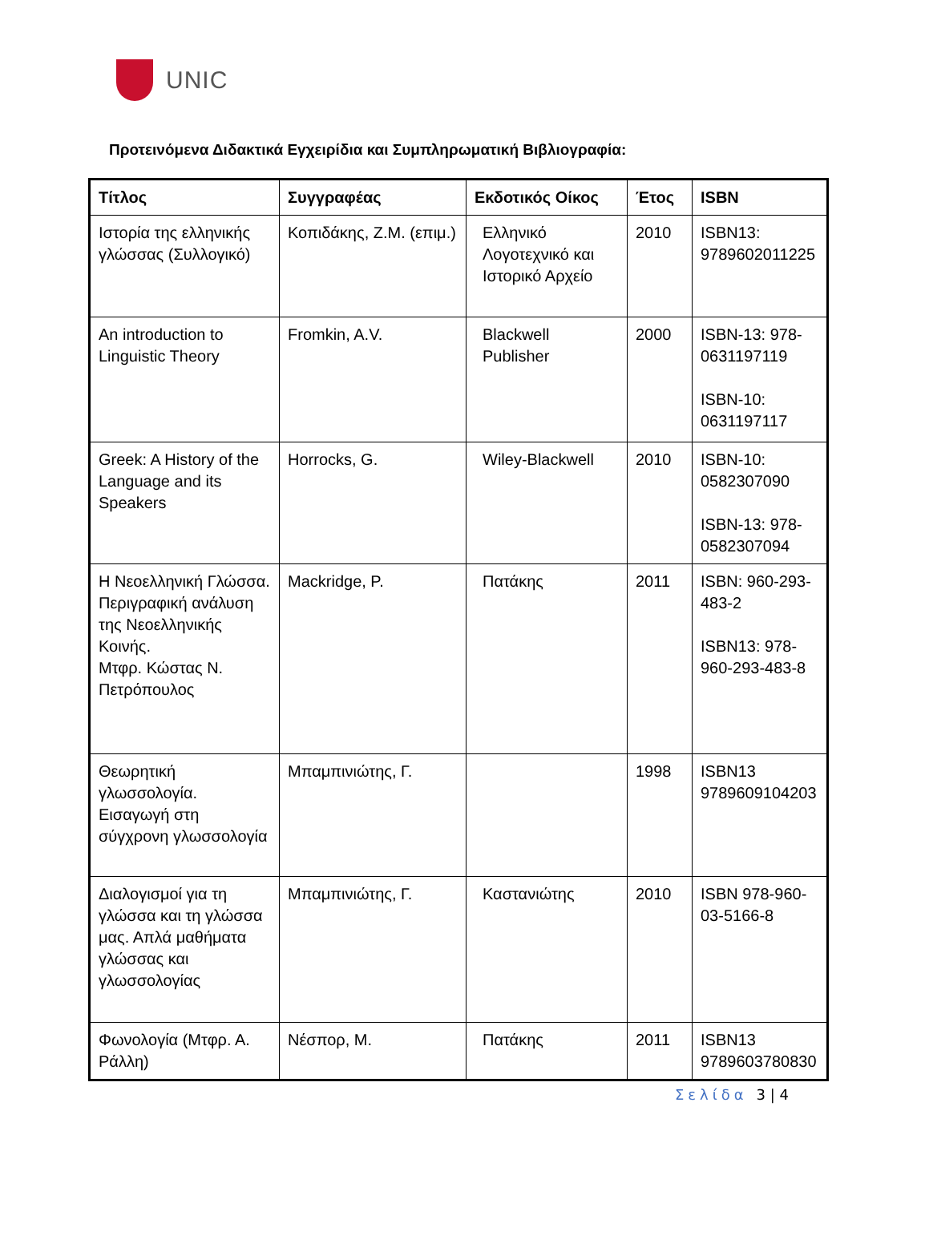UNIC
Προτεινόμενα Διδακτικά Εγχειρίδια και Συμπληρωματική Βιβλιογραφία:
| Τίτλος | Συγγραφέας | Εκδοτικός Οίκος | Έτος | ISBN |
| --- | --- | --- | --- | --- |
| Ιστορία της ελληνικής γλώσσας (Συλλογικό) | Κοπιδάκης, Ζ.Μ. (επιμ.) | Ελληνικό Λογοτεχνικό και Ιστορικό Αρχείο | 2010 | ISBN13: 9789602011225 |
| An introduction to Linguistic Theory | Fromkin, A.V. | Blackwell Publisher | 2000 | ISBN-13: 978-0631197119 ISBN-10: 0631197117 |
| Greek: A History of the Language and its Speakers | Horrocks, G. | Wiley-Blackwell | 2010 | ISBN-10: 0582307090 ISBN-13: 978-0582307094 |
| Η Νεοελληνική Γλώσσα. Περιγραφική ανάλυση της Νεοελληνικής Κοινής. Μτφρ. Κώστας Ν. Πετρόπουλος | Mackridge, P. | Πατάκης | 2011 | ISBN: 960-293-483-2 ISBN13: 978-960-293-483-8 |
| Θεωρητική γλωσσολογία. Εισαγωγή στη σύγχρονη γλωσσολογία | Μπαμπινιώτης, Γ. | | 1998 | ISBN13 9789609104203 |
| Διαλογισμοί για τη γλώσσα και τη γλώσσα μας. Απλά μαθήματα γλώσσας και γλωσσολογίας | Μπαμπινιώτης, Γ. | Καστανιώτης | 2010 | ISBN 978-960-03-5166-8 |
| Φωνολογία (Μτφρ. Α. Ράλλη) | Νέσπορ, Μ. | Πατάκης | 2011 | ISBN13 9789603780830 |
Σελίδα 3 | 4